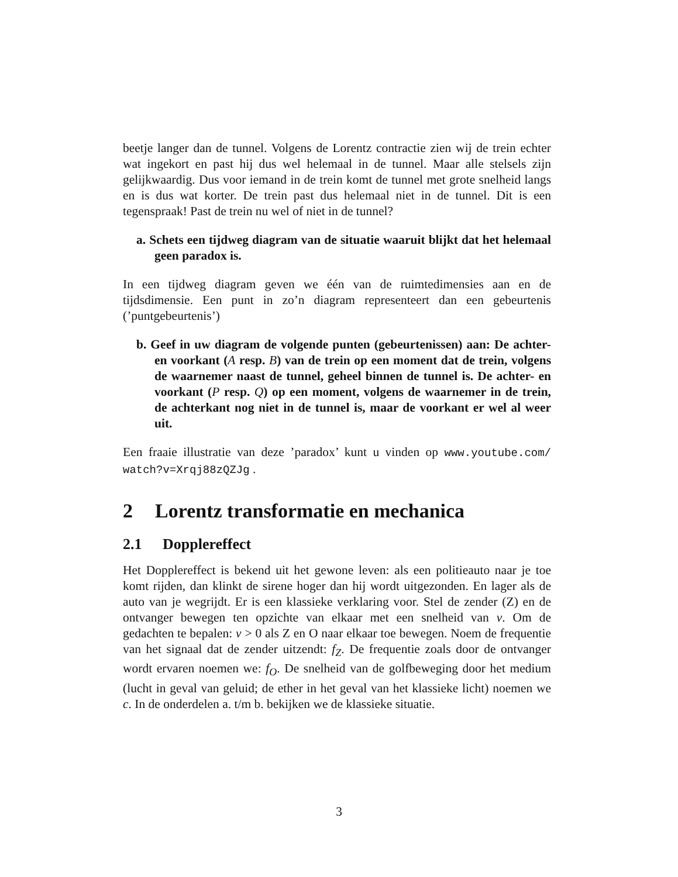beetje langer dan de tunnel. Volgens de Lorentz contractie zien wij de trein echter wat ingekort en past hij dus wel helemaal in de tunnel. Maar alle stelsels zijn gelijkwaardig. Dus voor iemand in de trein komt de tunnel met grote snelheid langs en is dus wat korter. De trein past dus helemaal niet in de tunnel. Dit is een tegenspraak! Past de trein nu wel of niet in de tunnel?
a. Schets een tijdweg diagram van de situatie waaruit blijkt dat het helemaal geen paradox is.
In een tijdweg diagram geven we één van de ruimtedimensies aan en de tijdsdimensie. Een punt in zo’n diagram representeert dan een gebeurtenis (’puntgebeurtenis’)
b. Geef in uw diagram de volgende punten (gebeurtenissen) aan: De achter- en voorkant (A resp. B) van de trein op een moment dat de trein, volgens de waarnemer naast de tunnel, geheel binnen de tunnel is. De achter- en voorkant (P resp. Q) op een moment, volgens de waarnemer in de trein, de achterkant nog niet in de tunnel is, maar de voorkant er wel al weer uit.
Een fraaie illustratie van deze ’paradox’ kunt u vinden op www.youtube.com/ watch?v=Xrqj88zQZJg .
2 Lorentz transformatie en mechanica
2.1 Dopplereffect
Het Dopplereffect is bekend uit het gewone leven: als een politieauto naar je toe komt rijden, dan klinkt de sirene hoger dan hij wordt uitgezonden. En lager als de auto van je wegrijdt. Er is een klassieke verklaring voor. Stel de zender (Z) en de ontvanger bewegen ten opzichte van elkaar met een snelheid van v. Om de gedachten te bepalen: v > 0 als Z en O naar elkaar toe bewegen. Noem de frequentie van het signaal dat de zender uitzendt: f<sub>Z</sub>. De frequentie zoals door de ontvanger wordt ervaren noemen we: f<sub>O</sub>. De snelheid van de golfbeweging door het medium (lucht in geval van geluid; de ether in het geval van het klassieke licht) noemen we c. In de onderdelen a. t/m b. bekijken we de klassieke situatie.
3